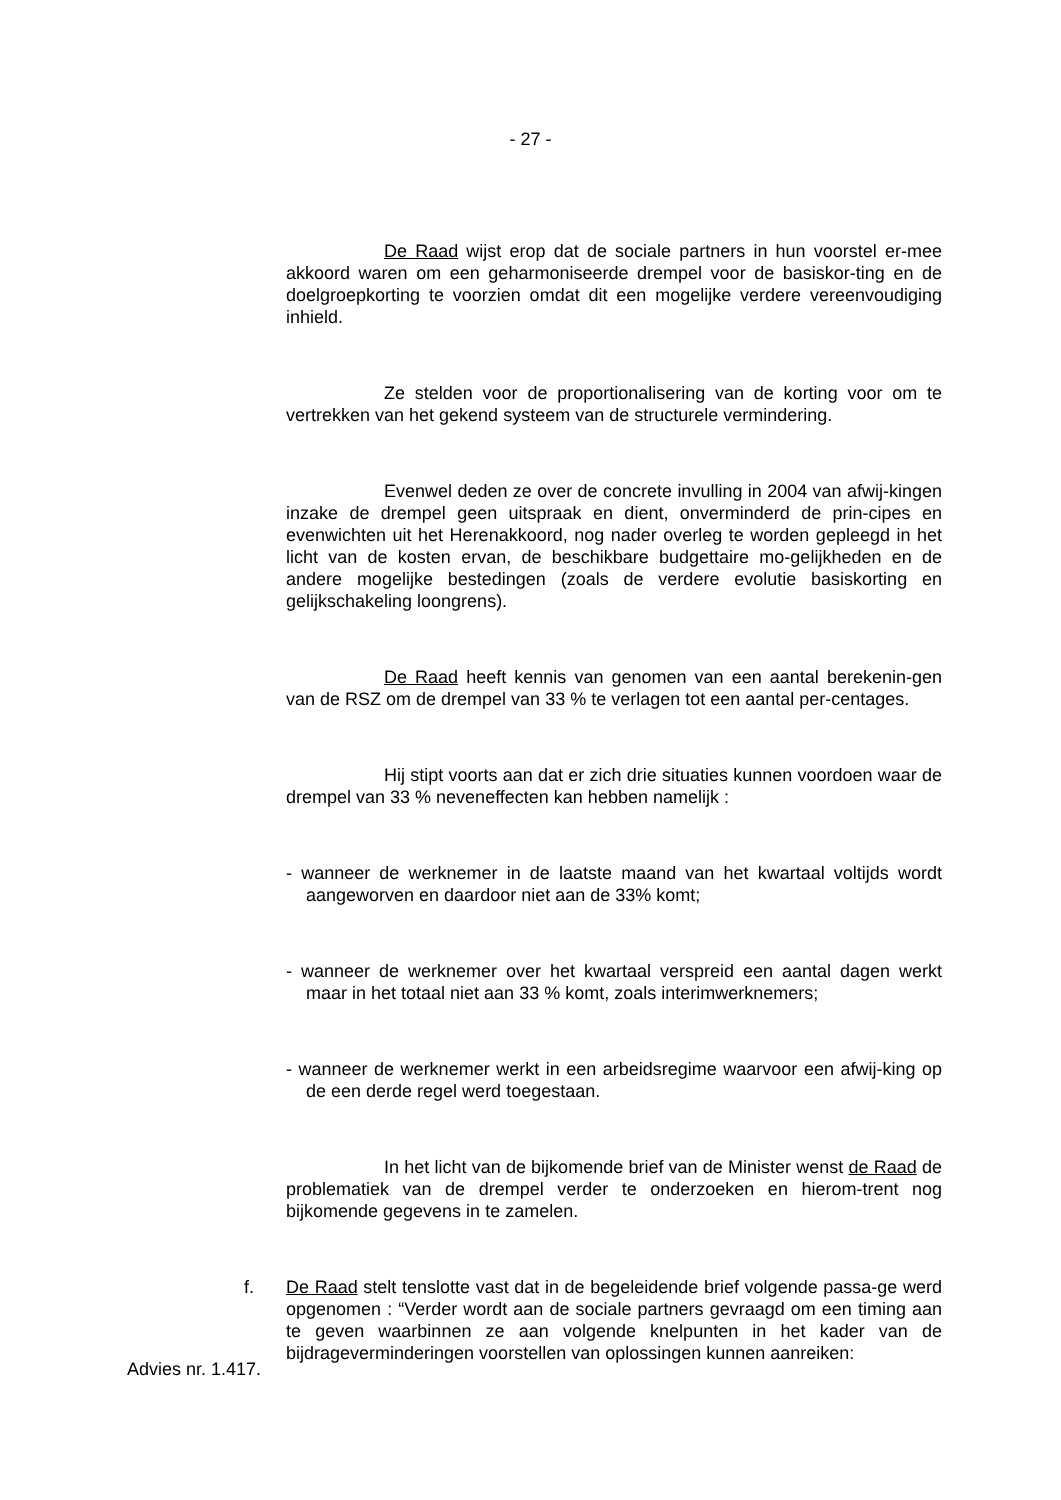- 27 -
De Raad wijst erop dat de sociale partners in hun voorstel er-mee akkoord waren om een geharmoniseerde drempel voor de basiskor-ting en de doelgroepkorting te voorzien omdat dit een mogelijke verdere vereenvoudiging inhield.
Ze stelden voor de proportionalisering van de korting voor om te vertrekken van het gekend systeem van de structurele vermindering.
Evenwel deden ze over de concrete invulling in 2004 van afwij-kingen inzake de drempel geen uitspraak en dient, onverminderd de prin-cipes en evenwichten uit het Herenakkoord, nog nader overleg te worden gepleegd in het licht van de kosten ervan, de beschikbare budgettaire mo-gelijkheden en de andere mogelijke bestedingen (zoals de verdere evolutie basiskorting en gelijkschakeling loongrens).
De Raad heeft kennis van genomen van een aantal berekenin-gen van de RSZ om de drempel van 33 % te verlagen tot een aantal per-centages.
Hij stipt voorts aan dat er zich drie situaties kunnen voordoen waar de drempel van 33 % neveneffecten kan hebben namelijk :
- wanneer de werknemer in de laatste maand van het kwartaal voltijds wordt aangeworven en daardoor niet aan de 33% komt;
- wanneer de werknemer over het kwartaal verspreid een aantal dagen werkt maar in het totaal niet aan 33 % komt, zoals interimwerknemers;
- wanneer de werknemer werkt in een arbeidsregime waarvoor een afwij-king op de een derde regel werd toegestaan.
In het licht van de bijkomende brief van de Minister wenst de Raad de problematiek van de drempel verder te onderzoeken en hierom-trent nog bijkomende gegevens in te zamelen.
f. De Raad stelt tenslotte vast dat in de begeleidende brief volgende passa-ge werd opgenomen : “Verder wordt aan de sociale partners gevraagd om een timing aan te geven waarbinnen ze aan volgende knelpunten in het kader van de bijdrageverminderingen voorstellen van oplossingen kunnen aanreiken:
Advies nr. 1.417.